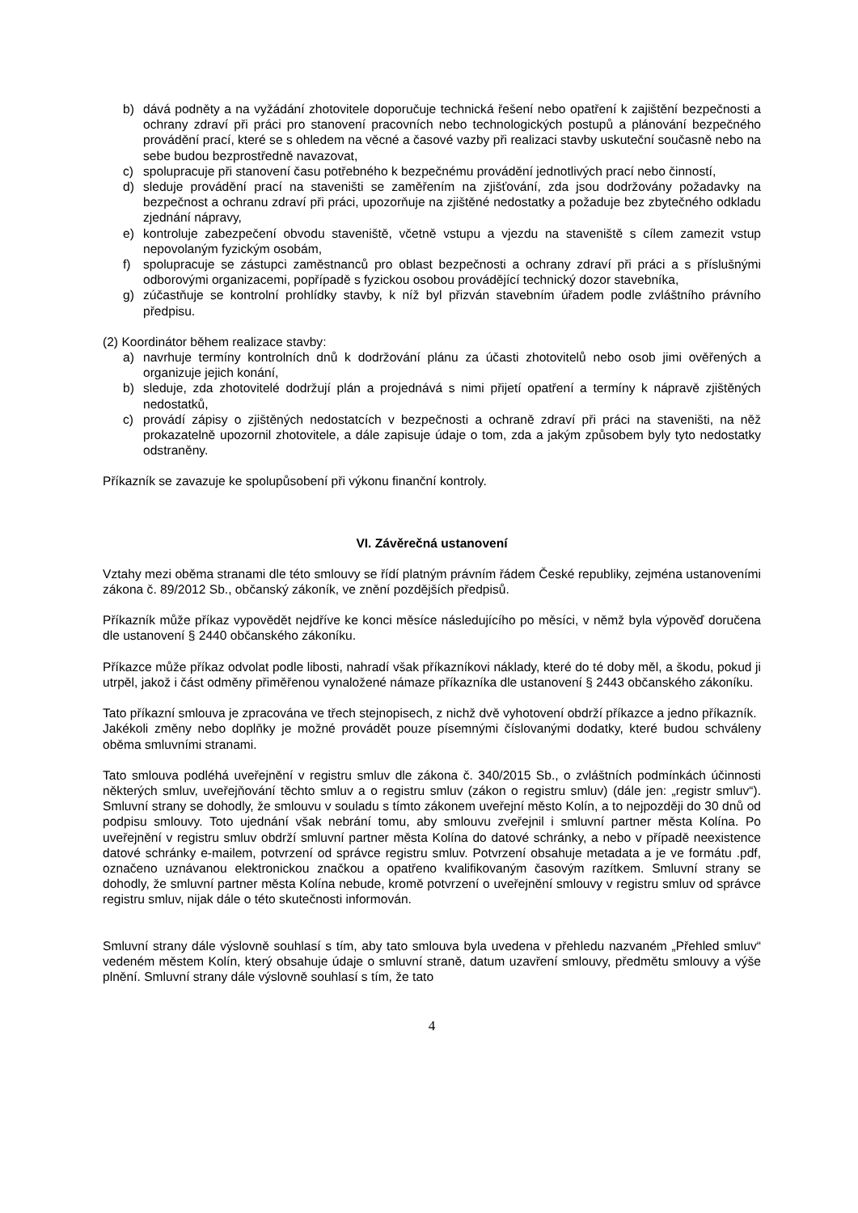b) dává podněty a na vyžádání zhotovitele doporučuje technická řešení nebo opatření k zajištění bezpečnosti a ochrany zdraví při práci pro stanovení pracovních nebo technologických postupů a plánování bezpečného provádění prací, které se s ohledem na věcné a časové vazby při realizaci stavby uskuteční současně nebo na sebe budou bezprostředně navazovat,
c) spolupracuje při stanovení času potřebného k bezpečnému provádění jednotlivých prací nebo činností,
d) sleduje provádění prací na staveništi se zaměřením na zjišťování, zda jsou dodržovány požadavky na bezpečnost a ochranu zdraví při práci, upozorňuje na zjištěné nedostatky a požaduje bez zbytečného odkladu zjednání nápravy,
e) kontroluje zabezpečení obvodu staveniště, včetně vstupu a vjezdu na staveniště s cílem zamezit vstup nepovolaným fyzickým osobám,
f) spolupracuje se zástupci zaměstnanců pro oblast bezpečnosti a ochrany zdraví při práci a s příslušnými odborovými organizacemi, popřípadě s fyzickou osobou provádějící technický dozor stavebníka,
g) zúčastňuje se kontrolní prohlídky stavby, k níž byl přizván stavebním úřadem podle zvláštního právního předpisu.
(2) Koordinátor během realizace stavby:
a) navrhuje termíny kontrolních dnů k dodržování plánu za účasti zhotovitelů nebo osob jimi ověřených a organizuje jejich konání,
b) sleduje, zda zhotovitelé dodržují plán a projednává s nimi přijetí opatření a termíny k nápravě zjištěných nedostatků,
c) provádí zápisy o zjištěných nedostatcích v bezpečnosti a ochraně zdraví při práci na staveništi, na něž prokazatelně upozornil zhotovitele, a dále zapisuje údaje o tom, zda a jakým způsobem byly tyto nedostatky odstraněny.
Příkazník se zavazuje ke spolupůsobení při výkonu finanční kontroly.
VI. Závěrečná ustanovení
Vztahy mezi oběma stranami dle této smlouvy se řídí platným právním řádem České republiky, zejména ustanoveními zákona č. 89/2012 Sb., občanský zákoník, ve znění pozdějších předpisů.
Příkazník může příkaz vypovědět nejdříve ke konci měsíce následujícího po měsíci, v němž byla výpověď doručena dle ustanovení § 2440 občanského zákoníku.
Příkazce může příkaz odvolat podle libosti, nahradí však příkazníkovi náklady, které do té doby měl, a škodu, pokud ji utrpěl, jakož i část odměny přiměřenou vynaložené námaze příkazníka dle ustanovení § 2443 občanského zákoníku.
Tato příkazní smlouva je zpracována ve třech stejnopisech, z nichž dvě vyhotovení obdrží příkazce a jedno příkazník.
Jakékoli změny nebo doplňky je možné provádět pouze písemnými číslovanými dodatky, které budou schváleny oběma smluvními stranami.
Tato smlouva podléhá uveřejnění v registru smluv dle zákona č. 340/2015 Sb., o zvláštních podmínkách účinnosti některých smluv, uveřejňování těchto smluv a o registru smluv (zákon o registru smluv) (dále jen: „registr smluv“). Smluvní strany se dohodly, že smlouvu v souladu s tímto zákonem uveřejní město Kolín, a to nejpozději do 30 dnů od podpisu smlouvy. Toto ujednání však nebrání tomu, aby smlouvu zveřejnil i smluvní partner města Kolína. Po uveřejnění v registru smluv obdrží smluvní partner města Kolína do datové schránky, a nebo v případě neexistence datové schránky e-mailem, potvrzení od správce registru smluv. Potvrzení obsahuje metadata a je ve formátu .pdf, označeno uznávanou elektronickou značkou a opatřeno kvalifikovaným časovým razítkem. Smluvní strany se dohodly, že smluvní partner města Kolína nebude, kromě potvrzení o uveřejnění smlouvy v registru smluv od správce registru smluv, nijak dále o této skutečnosti informován.
Smluvní strany dále výslovně souhlasí s tím, aby tato smlouva byla uvedena v přehledu nazvaném „Přehled smluv“ vedeném městem Kolín, který obsahuje údaje o smluvní straně, datum uzavření smlouvy, předmětu smlouvy a výše plnění. Smluvní strany dále výslovně souhlasí s tím, že tato
4